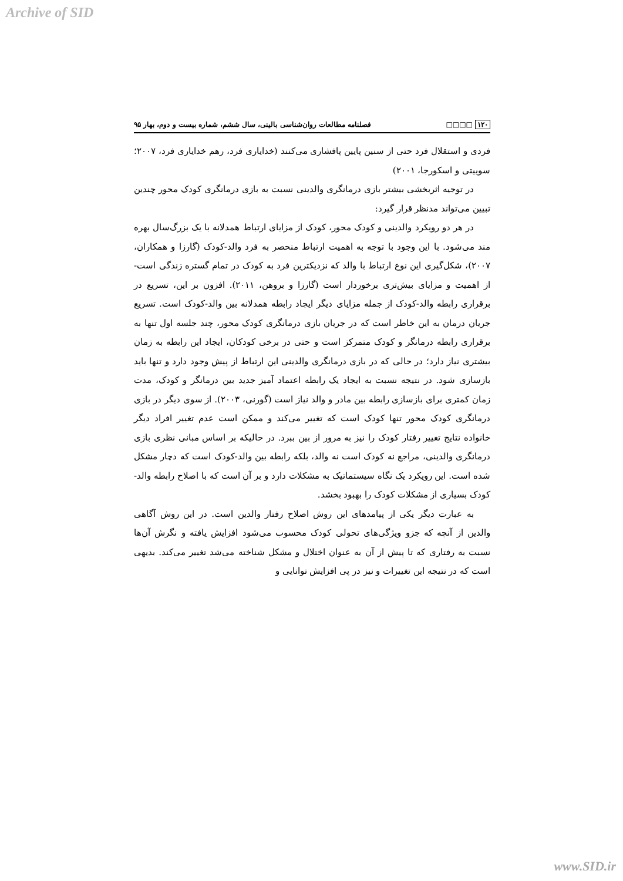Archive of SID
۱۲۰ □□□□ فصلنامه مطالعات روان‌شناسی بالینی، سال ششم، شماره بیست و دوم، بهار ۹۵
فردی و استقلال فرد حتی از سنین پایین پافشاری می‌کنند (خدایاری فرد، رهم خدایاری فرد، ۲۰۰۷؛ سوییتی و اسکورجا، ۲۰۰۱)
در توجیه اثربخشی بیشتر بازی درمانگری والدینی نسبت به بازی درمانگری کودک محور چندین تبیین می‌تواند مدنظر قرار گیرد:
در هر دو رویکرد والدینی و کودک محور، کودک از مزایای ارتباط همدلانه با یک بزرگ‌سال بهره مند می‌شود. با این وجود با توجه به اهمیت ارتباط منحصر به فرد والد-کودک (گارزا و همکاران، ۲۰۰۷)، شکل‌گیری این نوع ارتباط با والد که نزدیکترین فرد به کودک در تمام گستره زندگی است- از اهمیت و مزایای بیش‌تری برخوردار است (گارزا و بروهن، ۲۰۱۱). افزون بر این، تسریع در برقراری رابطه والد-کودک از جمله مزایای دیگر ایجاد رابطه همدلانه بین والد-کودک است. تسریع جریان درمان به این خاطر است که در جریان بازی درمانگری کودک محور، چند جلسه اول تنها به برقراری رابطه درمانگر و کودک متمرکز است و حتی در برخی کودکان، ایجاد این رابطه به زمان بیشتری نیاز دارد؛ در حالی که در بازی درمانگری والدینی این ارتباط از پیش وجود دارد و تنها باید بازسازی شود. در نتیجه نسبت به ایجاد یک رابطه اعتماد آمیز جدید بین درمانگر و کودک، مدت زمان کمتری برای بازسازی رابطه بین مادر و والد نیاز است (گورنی، ۲۰۰۳). از سوی دیگر در بازی درمانگری کودک محور تنها کودک است که تغییر می‌کند و ممکن است عدم تغییر افراد دیگر خانواده نتایج تغییر رفتار کودک را نیز به مرور از بین ببرد. در حالیکه بر اساس مبانی نظری بازی درمانگری والدینی، مراجع نه کودک است نه والد، بلکه رابطه بین والد-کودک است که دچار مشکل شده است. این رویکرد یک نگاه سیستماتیک به مشکلات دارد و بر آن است که با اصلاح رابطه والد-کودک بسیاری از مشکلات کودک را بهبود بخشد.
به عبارت دیگر یکی از پیامدهای این روش اصلاح رفتار والدین است. در این روش آگاهی والدین از آنچه که جزو ویژگی‌های تحولی کودک محسوب می‌شود افزایش یافته و نگرش آن‌ها نسبت به رفتاری که تا پیش از آن به عنوان اختلال و مشکل شناخته می‌شد تغییر می‌کند. بدیهی است که در نتیجه این تغییرات و نیز در پی افزایش توانایی و
www.SID.ir